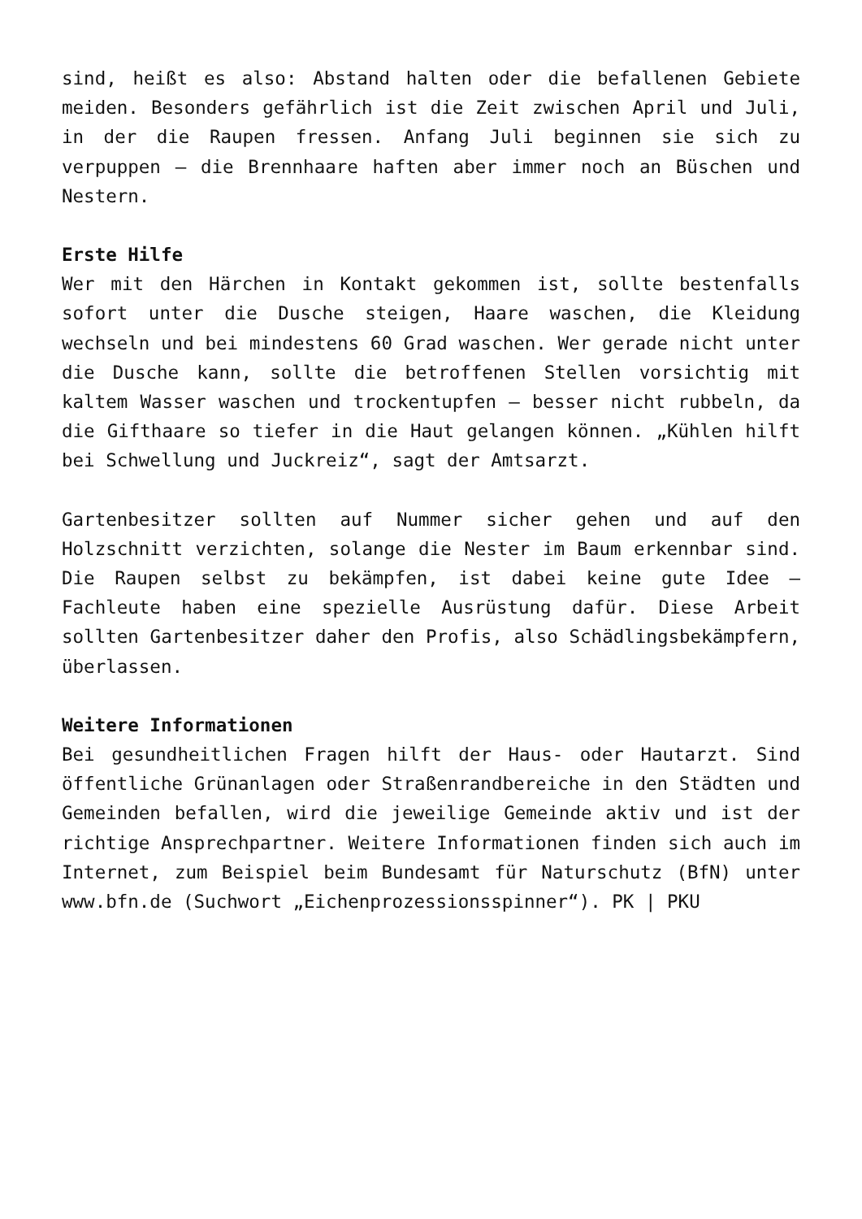sind, heißt es also: Abstand halten oder die befallenen Gebiete meiden. Besonders gefährlich ist die Zeit zwischen April und Juli, in der die Raupen fressen. Anfang Juli beginnen sie sich zu verpuppen – die Brennhaare haften aber immer noch an Büschen und Nestern.
Erste Hilfe
Wer mit den Härchen in Kontakt gekommen ist, sollte bestenfalls sofort unter die Dusche steigen, Haare waschen, die Kleidung wechseln und bei mindestens 60 Grad waschen. Wer gerade nicht unter die Dusche kann, sollte die betroffenen Stellen vorsichtig mit kaltem Wasser waschen und trockentupfen – besser nicht rubbeln, da die Gifthaare so tiefer in die Haut gelangen können. „Kühlen hilft bei Schwellung und Juckreiz“, sagt der Amtsarzt.
Gartenbesitzer sollten auf Nummer sicher gehen und auf den Holzschnitt verzichten, solange die Nester im Baum erkennbar sind. Die Raupen selbst zu bekämpfen, ist dabei keine gute Idee – Fachleute haben eine spezielle Ausrüstung dafür. Diese Arbeit sollten Gartenbesitzer daher den Profis, also Schädlingsbekämpfern, überlassen.
Weitere Informationen
Bei gesundheitlichen Fragen hilft der Haus- oder Hautarzt. Sind öffentliche Grünanlagen oder Straßenrandbereiche in den Städten und Gemeinden befallen, wird die jeweilige Gemeinde aktiv und ist der richtige Ansprechpartner. Weitere Informationen finden sich auch im Internet, zum Beispiel beim Bundesamt für Naturschutz (BfN) unter www.bfn.de (Suchwort „Eichenprozessionsspinner“). PK | PKU